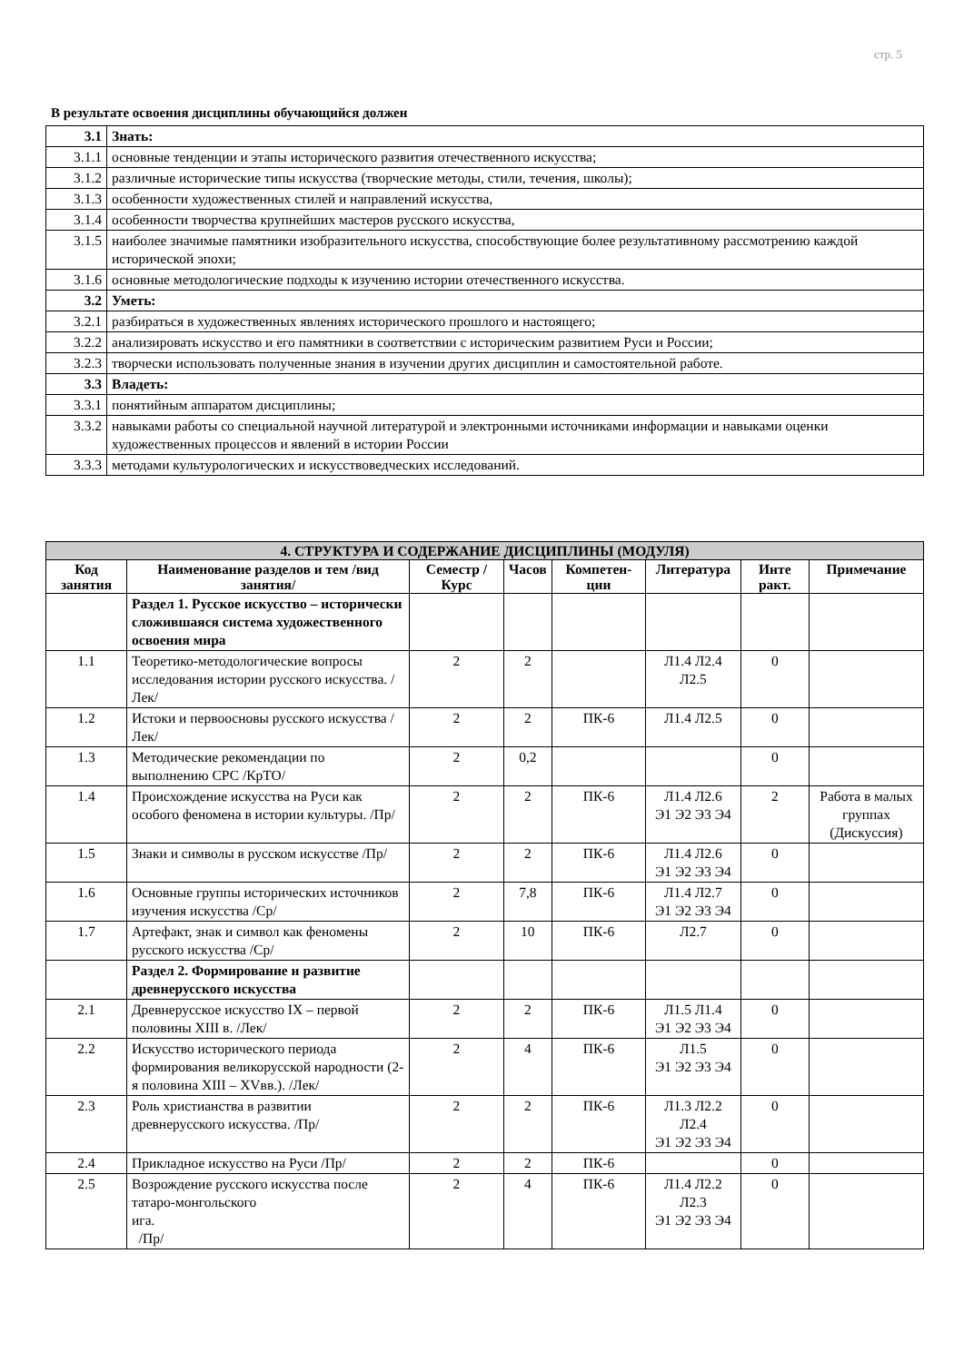стр. 5
В результате освоения дисциплины обучающийся должен
| 3.1 | Знать: |
| 3.1.1 | основные тенденции и этапы исторического развития отечественного искусства; |
| 3.1.2 | различные исторические типы искусства (творческие методы, стили, течения, школы); |
| 3.1.3 | особенности художественных стилей и направлений искусства, |
| 3.1.4 | особенности творчества крупнейших мастеров русского искусства, |
| 3.1.5 | наиболее значимые памятники изобразительного искусства, способствующие более результативному рассмотрению каждой исторической эпохи; |
| 3.1.6 | основные методологические подходы к изучению истории отечественного искусства. |
| 3.2 | Уметь: |
| 3.2.1 | разбираться в художественных явлениях исторического прошлого и настоящего; |
| 3.2.2 | анализировать искусство и его памятники в соответствии с историческим развитием Руси и России; |
| 3.2.3 | творчески использовать полученные знания в изучении других дисциплин и самостоятельной работе. |
| 3.3 | Владеть: |
| 3.3.1 | понятийным аппаратом дисциплины; |
| 3.3.2 | навыками работы со специальной научной литературой и электронными источниками информации и навыками оценки художественных процессов и явлений в истории России |
| 3.3.3 | методами культурологических и искусствоведческих исследований. |
| 4. СТРУКТУРА И СОДЕРЖАНИЕ ДИСЦИПЛИНЫ (МОДУЛЯ) | | | | | | | |
| --- | --- | --- | --- | --- | --- | --- | --- |
| Код занятия | Наименование разделов и тем /вид занятия/ | Семестр / Курс | Часов | Компетен-ции | Литература | Инте ракт. | Примечание |
| | Раздел 1. Русское искусство – исторически сложившаяся система художественного освоения мира | | | | | | |
| 1.1 | Теоретико-методологические вопросы исследования истории русского искусства. /Лек/ | 2 | 2 | | Л1.4 Л2.4 Л2.5 | 0 | |
| 1.2 | Истоки и первоосновы русского искусства /Лек/ | 2 | 2 | ПК-6 | Л1.4 Л2.5 | 0 | |
| 1.3 | Методические рекомендации по выполнению СРС /КрТО/ | 2 | 0,2 | | | 0 | |
| 1.4 | Происхождение искусства на Руси как особого феномена в истории культуры. /Пр/ | 2 | 2 | ПК-6 | Л1.4 Л2.6 Э1 Э2 Э3 Э4 | 2 | Работа в малых группах (Дискуссия) |
| 1.5 | Знаки и символы в русском искусстве /Пр/ | 2 | 2 | ПК-6 | Л1.4 Л2.6 Э1 Э2 Э3 Э4 | 0 | |
| 1.6 | Основные группы исторических источников изучения искусства /Ср/ | 2 | 7,8 | ПК-6 | Л1.4 Л2.7 Э1 Э2 Э3 Э4 | 0 | |
| 1.7 | Артефакт, знак и символ как феномены русского искусства /Ср/ | 2 | 10 | ПК-6 | Л2.7 | 0 | |
| | Раздел 2. Формирование и развитие древнерусского искусства | | | | | | |
| 2.1 | Древнерусское искусство IX – первой половины XIII в. /Лек/ | 2 | 2 | ПК-6 | Л1.5 Л1.4 Э1 Э2 Э3 Э4 | 0 | |
| 2.2 | Искусство исторического периода формирования великорусской народности (2-я половина XIII – XVвв.). /Лек/ | 2 | 4 | ПК-6 | Л1.5 Э1 Э2 Э3 Э4 | 0 | |
| 2.3 | Роль христианства в развитии древнерусского искусства. /Пр/ | 2 | 2 | ПК-6 | Л1.3 Л2.2 Л2.4 Э1 Э2 Э3 Э4 | 0 | |
| 2.4 | Прикладное искусство на Руси /Пр/ | 2 | 2 | ПК-6 | | 0 | |
| 2.5 | Возрождение русского искусства после татаро-монгольского ига. /Пр/ | 2 | 4 | ПК-6 | Л1.4 Л2.2 Л2.3 Э1 Э2 Э3 Э4 | 0 | |